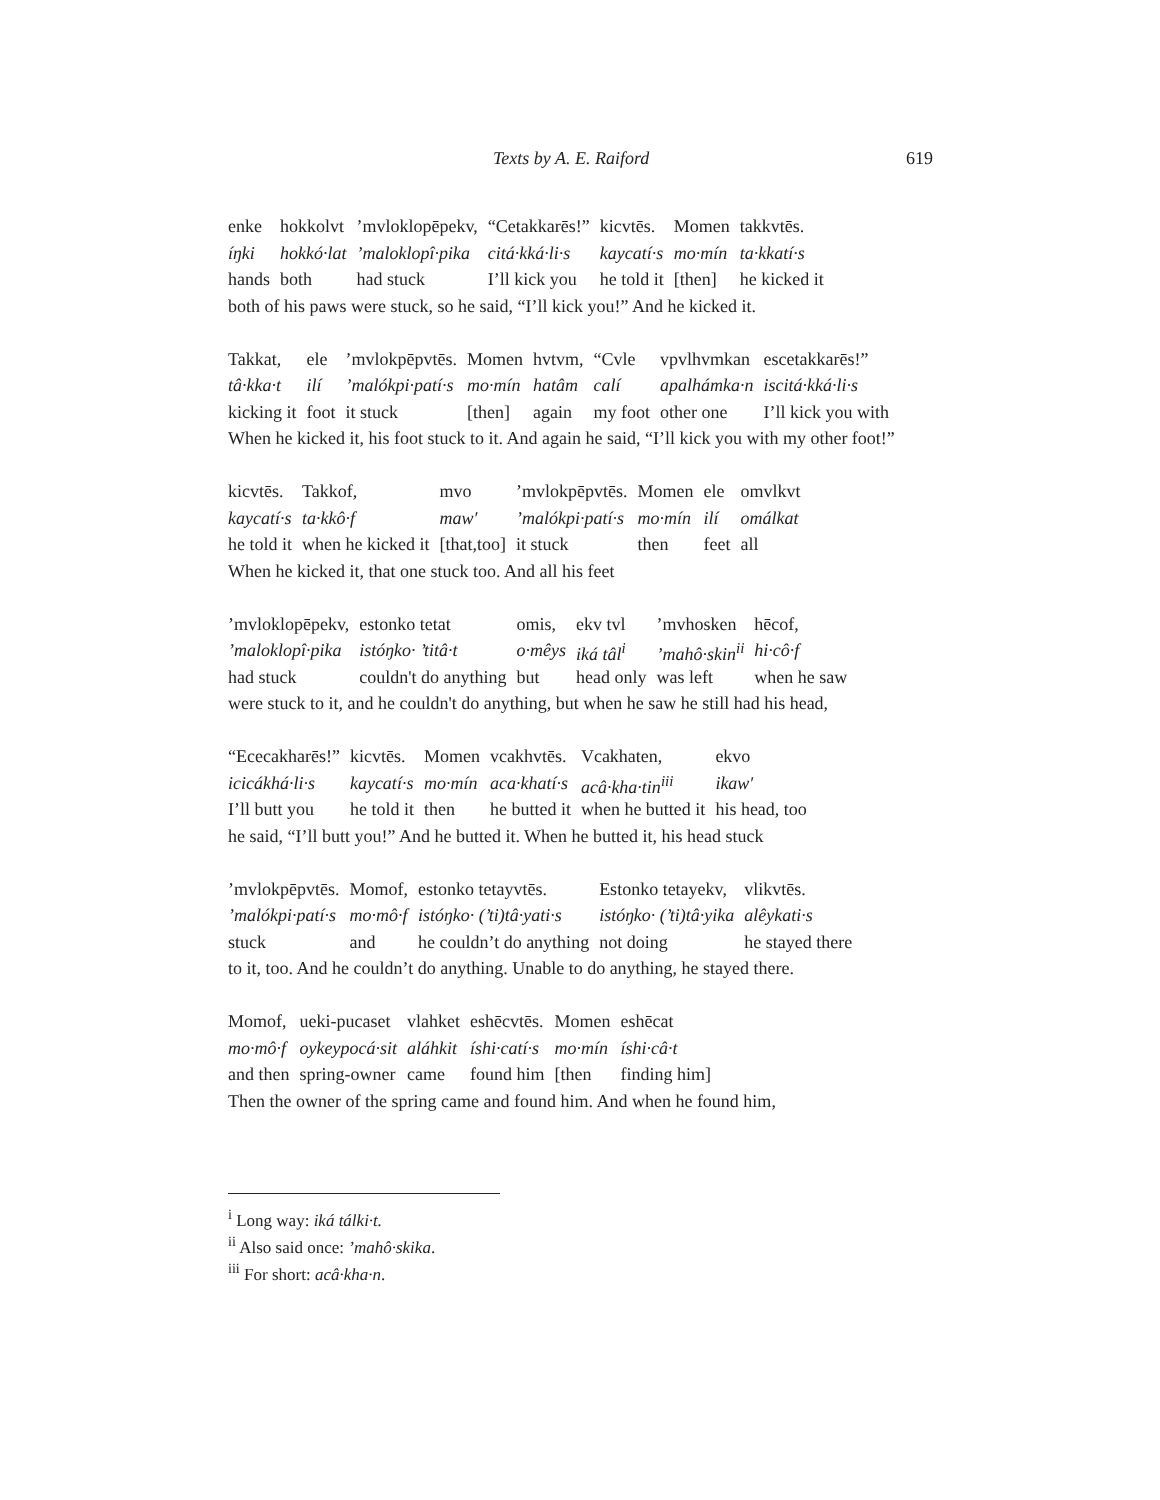Texts by A. E. Raiford 619
| enke | hokkolvt | ’mvloklopēpekv, | “Cetakkarēs!” | kicvtēs. | Momen | takkvtēs. |
| íŋki | hokkó·lat | ’maloklopî·pika | citá·kká·li·s | kaycatí·s | mo·mín | ta·kkatí·s |
| hands | both | had stuck | I’ll kick you | he told it | [then] | he kicked it |
both of his paws were stuck, so he said, “I’ll kick you!” And he kicked it.
| Takkat, | ele | ’mvlokpēpvtēs. | Momen | hvtvm, | “Cvle | vpvlhvmkan | escetakkarēs!” |
| tâ·kka·t | ilí | ’malókpi·patí·s | mo·mín | hatâm | calí | apalhámka·n | iscitá·kká·li·s |
| kicking it | foot | it stuck | [then] | again | my foot | other one | I’ll kick you with |
When he kicked it, his foot stuck to it. And again he said, “I’ll kick you with my other foot!”
| kicvtēs. | Takkof, | mvo | ’mvlokpēpvtēs. | Momen | ele | omvlkvt |
| kaycatí·s | ta·kkô·f | maw′ | ’malókpi·patí·s | mo·mín | ilí | omálkat |
| he told it | when he kicked it | [that,too] | it stuck | then | feet | all |
When he kicked it, that one stuck too. And all his feet
| ’mvloklopēpekv, | estonko tetat | omis, | ekv tvl | ’mvhosken | hēcof, |
| ’maloklopî·pika | istóŋko· ’titâ·t | o·mêys | iká tâl<sup>i</sup> | ’mahô·skin<sup>ii</sup> | hi·cô·f |
| had stuck | couldn't do anything | but | head only | was left | when he saw |
were stuck to it, and he couldn't do anything, but when he saw he still had his head,
| “Ececakharēs!” | kicvtēs. | Momen | vcakhvtēs. | Vcakhaten, | ekvo |
| icicákhá·li·s | kaycatí·s | mo·mín | aca·khatí·s | acâ·kha·tin<sup>iii</sup> | ikaw′ |
| I’ll butt you | he told it | then | he butted it | when he butted it | his head, too |
he said, “I’ll butt you!” And he butted it. When he butted it, his head stuck
| ’mvlokpēpvtēs. | Momof, | estonko tetayvtēs. | Estonko tetayekv, | vlikvtēs. |
| ’malókpi·patí·s | mo·mô·f | istóŋko· (’ti)tâ·yati·s | istóŋko· (’ti)tâ·yika | alêykati·s |
| stuck | and | he couldn’t do anything | not doing | he stayed there |
to it, too. And he couldn’t do anything. Unable to do anything, he stayed there.
| Momof, | ueki-pucaset | vlahket | eshēcvtēs. | Momen | eshēcat |
| mo·mô·f | oykeypocá·sit | aláhkit | íshi·catí·s | mo·mín | íshi·câ·t |
| and then | spring-owner | came | found him | [then | finding him] |
Then the owner of the spring came and found him. And when he found him,
<sup>i</sup> Long way: iká tálki·t.
<sup>ii</sup> Also said once: ’mahô·skika.
<sup>iii</sup> For short: acâ·kha·n.